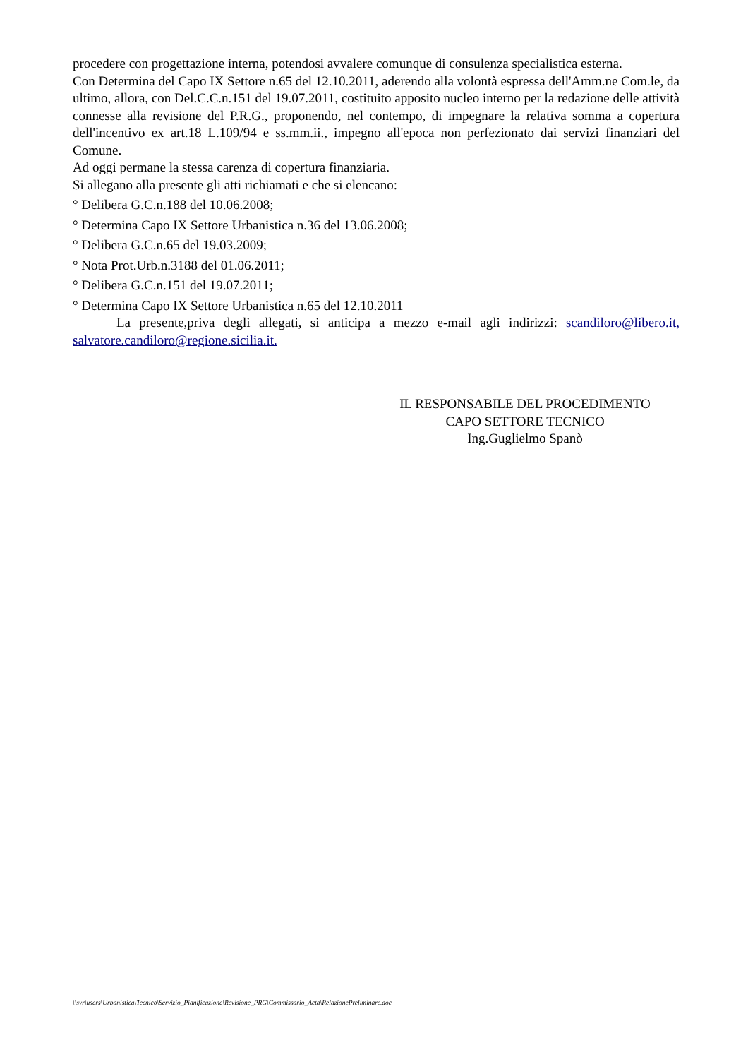procedere con progettazione interna, potendosi avvalere comunque di consulenza specialistica esterna.
Con Determina del Capo IX Settore n.65 del 12.10.2011, aderendo alla volontà espressa dell'Amm.ne Com.le, da ultimo, allora, con Del.C.C.n.151 del 19.07.2011, costituito apposito nucleo interno per la redazione delle attività connesse alla revisione del P.R.G., proponendo, nel contempo, di impegnare la relativa somma a copertura dell'incentivo ex art.18 L.109/94 e ss.mm.ii., impegno all'epoca non perfezionato dai servizi finanziari del Comune.
Ad oggi permane la stessa carenza di copertura finanziaria.
Si allegano alla presente gli atti richiamati e che si elencano:
° Delibera G.C.n.188 del 10.06.2008;
° Determina Capo IX Settore Urbanistica n.36 del 13.06.2008;
° Delibera G.C.n.65 del 19.03.2009;
° Nota Prot.Urb.n.3188 del 01.06.2011;
° Delibera G.C.n.151 del 19.07.2011;
° Determina Capo IX Settore Urbanistica n.65 del 12.10.2011
La presente,priva degli allegati, si anticipa a mezzo e-mail agli indirizzi: scandiloro@libero.it, salvatore.candiloro@regione.sicilia.it.
IL RESPONSABILE DEL PROCEDIMENTO
CAPO SETTORE TECNICO
Ing.Guglielmo Spanò
\\svr\users\Urbanistica\Tecnico\Servizio_Pianificazione\Revisione_PRG\Commissario_Acta\RelazionePreliminare.doc